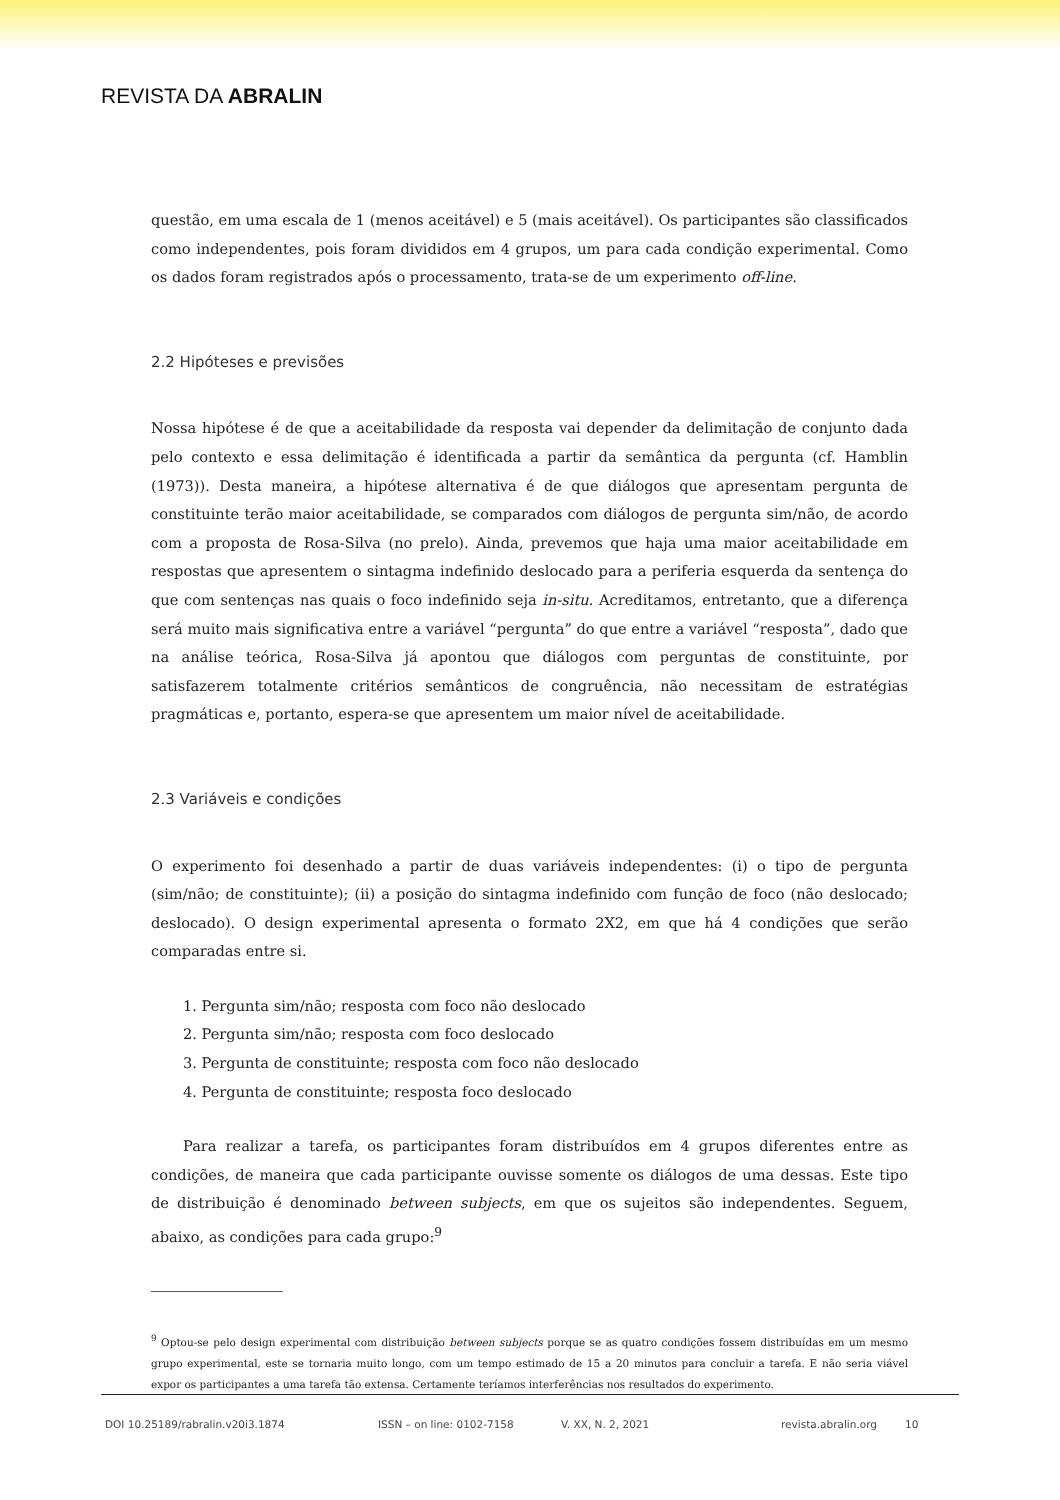REVISTA DA ABRALIN
questão, em uma escala de 1 (menos aceitável) e 5 (mais aceitável). Os participantes são classificados como independentes, pois foram divididos em 4 grupos, um para cada condição experimental. Como os dados foram registrados após o processamento, trata-se de um experimento off-line.
2.2 Hipóteses e previsões
Nossa hipótese é de que a aceitabilidade da resposta vai depender da delimitação de conjunto dada pelo contexto e essa delimitação é identificada a partir da semântica da pergunta (cf. Hamblin (1973)). Desta maneira, a hipótese alternativa é de que diálogos que apresentam pergunta de constituinte terão maior aceitabilidade, se comparados com diálogos de pergunta sim/não, de acordo com a proposta de Rosa-Silva (no prelo). Ainda, prevemos que haja uma maior aceitabilidade em respostas que apresentem o sintagma indefinido deslocado para a periferia esquerda da sentença do que com sentenças nas quais o foco indefinido seja in-situ. Acreditamos, entretanto, que a diferença será muito mais significativa entre a variável “pergunta” do que entre a variável “resposta”, dado que na análise teórica, Rosa-Silva já apontou que diálogos com perguntas de constituinte, por satisfazerem totalmente critérios semânticos de congruência, não necessitam de estratégias pragmáticas e, portanto, espera-se que apresentem um maior nível de aceitabilidade.
2.3 Variáveis e condições
O experimento foi desenhado a partir de duas variáveis independentes: (i) o tipo de pergunta (sim/não; de constituinte); (ii) a posição do sintagma indefinido com função de foco (não deslocado; deslocado). O design experimental apresenta o formato 2X2, em que há 4 condições que serão comparadas entre si.
1. Pergunta sim/não; resposta com foco não deslocado
2. Pergunta sim/não; resposta com foco deslocado
3. Pergunta de constituinte; resposta com foco não deslocado
4. Pergunta de constituinte; resposta foco deslocado
Para realizar a tarefa, os participantes foram distribuídos em 4 grupos diferentes entre as condições, de maneira que cada participante ouvisse somente os diálogos de uma dessas. Este tipo de distribuição é denominado between subjects, em que os sujeitos são independentes. Seguem, abaixo, as condições para cada grupo:<sup>9</sup>
<sup>9</sup> Optou-se pelo design experimental com distribuição between subjects porque se as quatro condições fossem distribuídas em um mesmo grupo experimental, este se tornaria muito longo, com um tempo estimado de 15 a 20 minutos para concluir a tarefa. E não seria viável expor os participantes a uma tarefa tão extensa. Certamente teríamos interferências nos resultados do experimento.
DOI 10.25189/rabralin.v20i3.1874 ISSN – on line: 0102-7158 V. XX, N. 2, 2021 revista.abralin.org 10